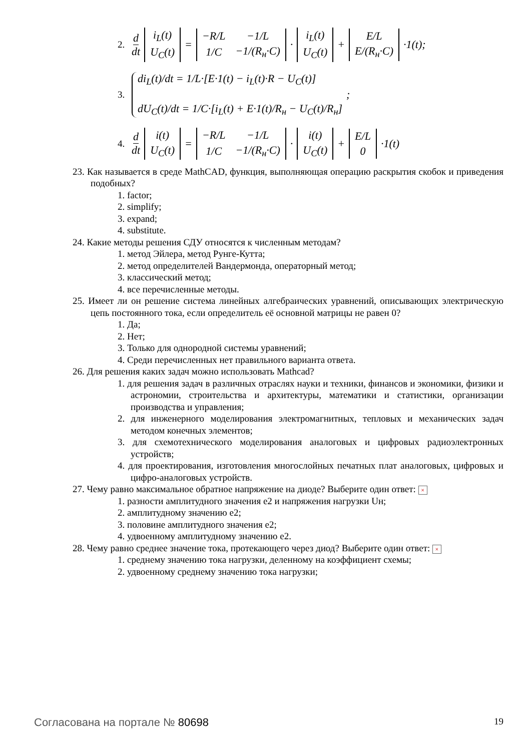2. d dt
| i<sub>L</sub>(t) |
| U<sub>C</sub>(t) |
=
| −R/L | −1/L |
| 1/C | −1/(R<sub>н</sub>·C) |
·
| i<sub>L</sub>(t) |
| U<sub>C</sub>(t) |
+
| E/L |
| E/(R<sub>н</sub>·C) |
·1(t);
3.
di<sub>L</sub>(t)/dt = 1/L·[E·1(t) − i<sub>L</sub>(t)·R − U<sub>C</sub>(t)]
dU<sub>C</sub>(t)/dt = 1/C·[i<sub>L</sub>(t) + E·1(t)/R<sub>н</sub> − U<sub>C</sub>(t)/R<sub>н</sub>]
;
4. d dt
| i(t) |
| U<sub>C</sub>(t) |
=
| −R/L | −1/L |
| 1/C | −1/(R<sub>н</sub>·C) |
·
| i(t) |
| U<sub>C</sub>(t) |
+
| E/L |
| 0 |
·1(t)
23. Как называется в среде MathCAD, функция, выполняющая операцию раскрытия скобок и приведения подобных?
1. factor;
2. simplify;
3. expand;
4. substitute.
24. Какие методы решения СДУ относятся к численным методам?
1. метод Эйлера, метод Рунге-Кутта;
2. метод определителей Вандермонда, операторный метод;
3. классический метод;
4. все перечисленные методы.
25. Имеет ли он решение система линейных алгебраических уравнений, описывающих электрическую цепь постоянного тока, если определитель её основной матрицы не равен 0?
1. Да;
2. Нет;
3. Только для однородной системы уравнений;
4. Среди перечисленных нет правильного варианта ответа.
26. Для решения каких задач можно использовать Mathcad?
1. для решения задач в различных отраслях науки и техники, финансов и экономики, физики и астрономии, строительства и архитектуры, математики и статистики, организации производства и управления;
2. для инженерного моделирования электромагнитных, тепловых и механических задач методом конечных элементов;
3. для схемотехнического моделирования аналоговых и цифровых радиоэлектронных устройств;
4. для проектирования, изготовления многослойных печатных плат аналоговых, цифровых и цифро-аналоговых устройств.
27. Чему равно максимальное обратное напряжение на диоде? Выберите один ответ: ×
1. разности амплитудного значения e2 и напряжения нагрузки Uн;
2. амплитудному значению e2;
3. половине амплитудного значения e2;
4. удвоенному амплитудному значению e2.
28. Чему равно среднее значение тока, протекающего через диод? Выберите один ответ: ×
1. среднему значению тока нагрузки, деленному на коэффициент схемы;
2. удвоенному среднему значению тока нагрузки;
Согласована на портале № 80698 19